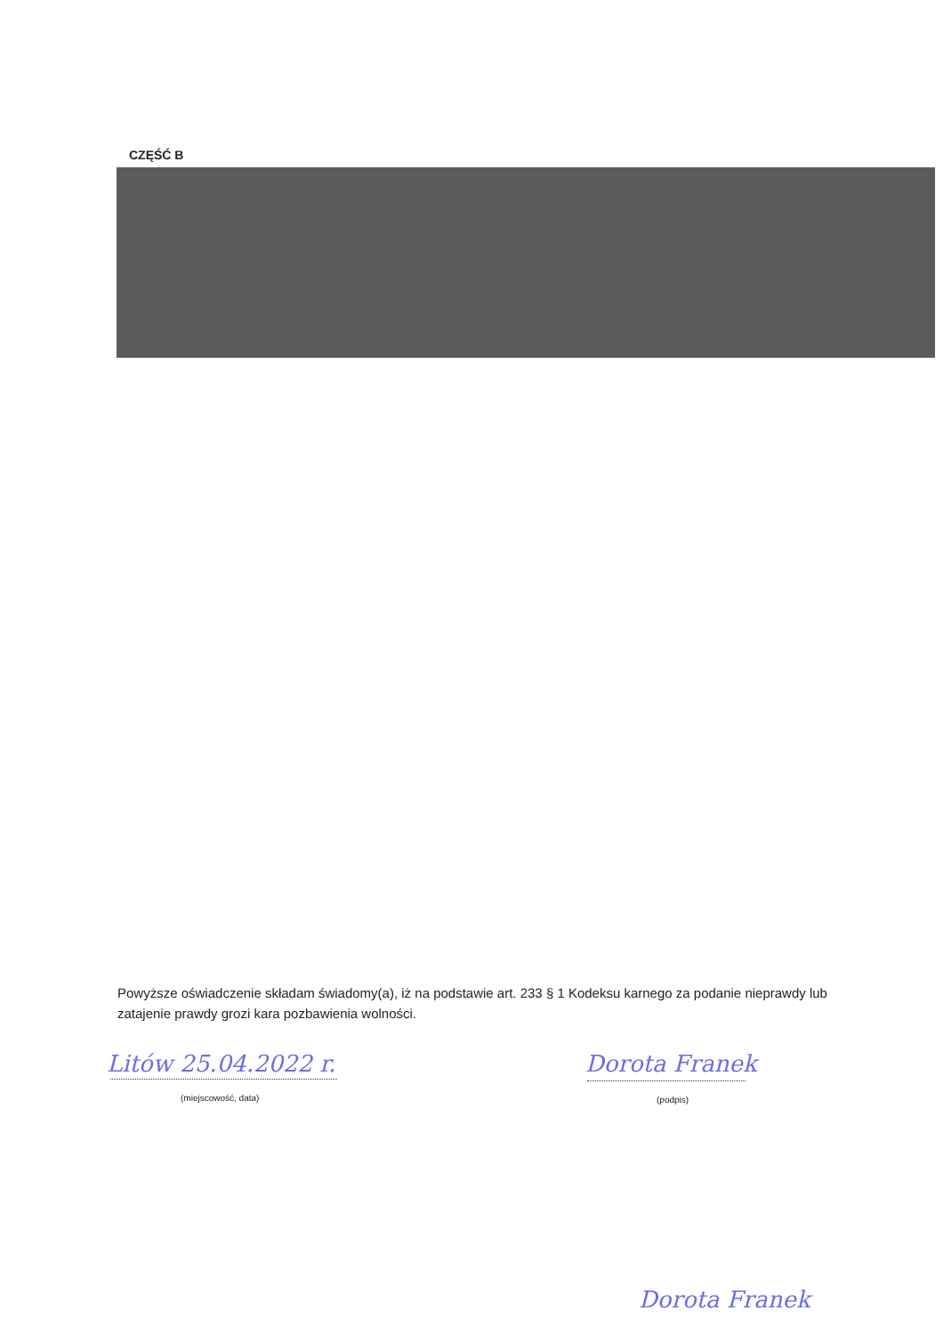CZĘŚĆ B
Powyższe oświadczenie składam świadomy(a), iż na podstawie art. 233 § 1 Kodeksu karnego za podanie nieprawdy lub zatajenie prawdy grozi kara pozbawienia wolności.
Litów 25.04.2022 r.
(miejscowość, data)
Dorota Franek
(podpis)
Dorota Franek